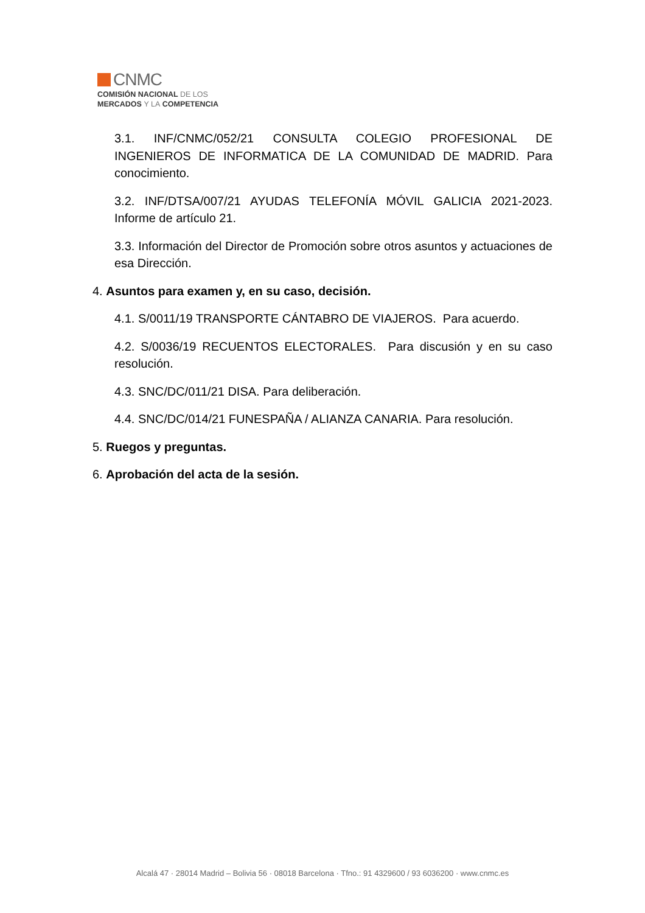CNMC
COMISIÓN NACIONAL DE LOS
MERCADOS Y LA COMPETENCIA
3.1. INF/CNMC/052/21 CONSULTA COLEGIO PROFESIONAL DE INGENIEROS DE INFORMATICA DE LA COMUNIDAD DE MADRID. Para conocimiento.
3.2. INF/DTSA/007/21 AYUDAS TELEFONÍA MÓVIL GALICIA 2021-2023. Informe de artículo 21.
3.3. Información del Director de Promoción sobre otros asuntos y actuaciones de esa Dirección.
4. Asuntos para examen y, en su caso, decisión.
4.1. S/0011/19 TRANSPORTE CÁNTABRO DE VIAJEROS. Para acuerdo.
4.2. S/0036/19 RECUENTOS ELECTORALES. Para discusión y en su caso resolución.
4.3. SNC/DC/011/21 DISA. Para deliberación.
4.4. SNC/DC/014/21 FUNESPAÑA / ALIANZA CANARIA. Para resolución.
5. Ruegos y preguntas.
6. Aprobación del acta de la sesión.
Alcalá 47 · 28014 Madrid – Bolivia 56 · 08018 Barcelona · Tfno.: 91 4329600 / 93 6036200 · www.cnmc.es